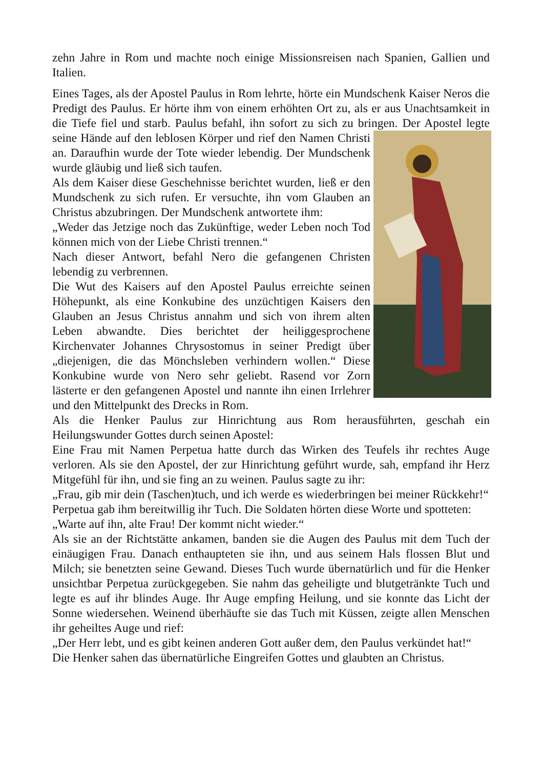zehn Jahre in Rom und machte noch einige Missionsreisen nach Spanien, Gallien und Italien.
Eines Tages, als der Apostel Paulus in Rom lehrte, hörte ein Mundschenk Kaiser Neros die Predigt des Paulus. Er hörte ihm von einem erhöhten Ort zu, als er aus Unachtsamkeit in die Tiefe fiel und starb. Paulus befahl, ihn sofort zu sich zu bringen. Der Apostel legte seine Hände auf den leblosen Körper und rief den Namen Christi an. Daraufhin wurde der Tote wieder lebendig. Der Mundschenk wurde gläubig und ließ sich taufen.
Als dem Kaiser diese Geschehnisse berichtet wurden, ließ er den Mundschenk zu sich rufen. Er versuchte, ihn vom Glauben an Christus abzubringen. Der Mundschenk antwortete ihm:
„Weder das Jetzige noch das Zukünftige, weder Leben noch Tod können mich von der Liebe Christi trennen.“
Nach dieser Antwort, befahl Nero die gefangenen Christen lebendig zu verbrennen.
Die Wut des Kaisers auf den Apostel Paulus erreichte seinen Höhepunkt, als eine Konkubine des unzüchtigen Kaisers den Glauben an Jesus Christus annahm und sich von ihrem alten Leben abwandte. Dies berichtet der heiliggesprochene Kirchenvater Johannes Chrysostomus in seiner Predigt über „diejenigen, die das Mönchsleben verhindern wollen.“ Diese Konkubine wurde von Nero sehr geliebt. Rasend vor Zorn lästerte er den gefangenen Apostel und nannte ihn einen Irrlehrer und den Mittelpunkt des Drecks in Rom.
Als die Henker Paulus zur Hinrichtung aus Rom herausführten, geschah ein Heilungswunder Gottes durch seinen Apostel:
Eine Frau mit Namen Perpetua hatte durch das Wirken des Teufels ihr rechtes Auge verloren. Als sie den Apostel, der zur Hinrichtung geführt wurde, sah, empfand ihr Herz Mitgefühl für ihn, und sie fing an zu weinen. Paulus sagte zu ihr:
„Frau, gib mir dein (Taschen)tuch, und ich werde es wiederbringen bei meiner Rückkehr!“
Perpetua gab ihm bereitwillig ihr Tuch. Die Soldaten hörten diese Worte und spotteten:
„Warte auf ihn, alte Frau! Der kommt nicht wieder.“
Als sie an der Richtstätte ankamen, banden sie die Augen des Paulus mit dem Tuch der einäugigen Frau. Danach enthaupteten sie ihn, und aus seinem Hals flossen Blut und Milch; sie benetzten seine Gewand. Dieses Tuch wurde übernatürlich und für die Henker unsichtbar Perpetua zurückgegeben. Sie nahm das geheiligte und blutgetränkte Tuch und legte es auf ihr blindes Auge. Ihr Auge empfing Heilung, und sie konnte das Licht der Sonne wiedersehen. Weinend überhäufte sie das Tuch mit Küssen, zeigte allen Menschen ihr geheiltes Auge und rief:
„Der Herr lebt, und es gibt keinen anderen Gott außer dem, den Paulus verkündet hat!“
Die Henker sahen das übernatürliche Eingreifen Gottes und glaubten an Christus.